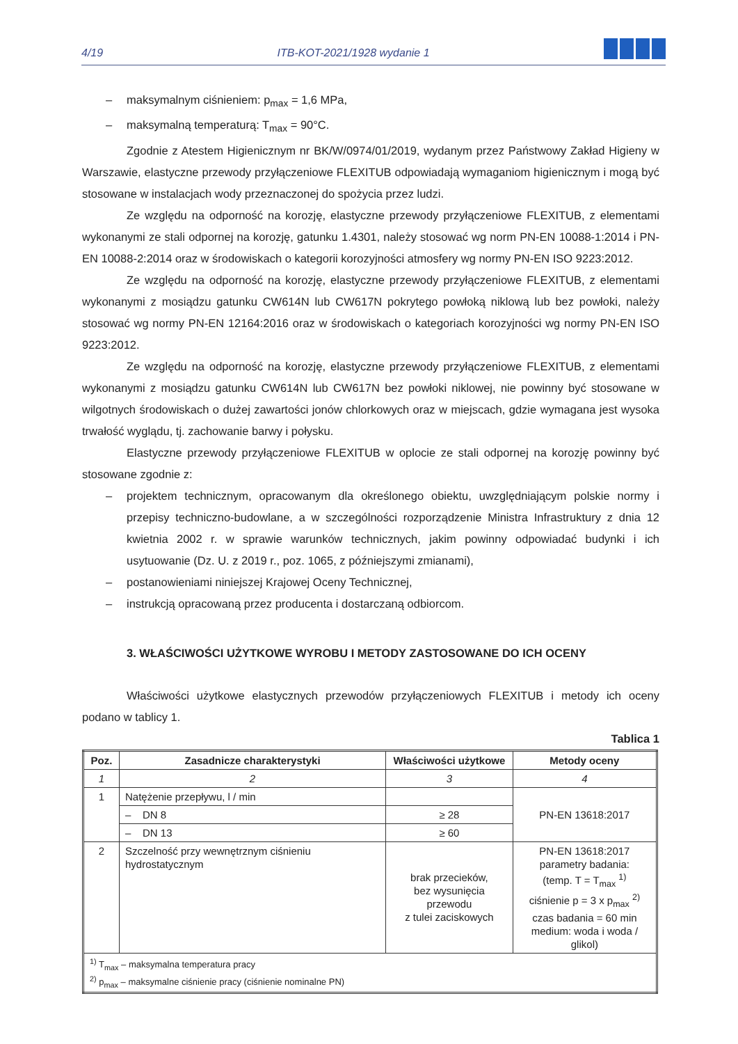4/19 ITB-KOT-2021/1928 wydanie 1
– maksymalnym ciśnieniem: p<sub>max</sub> = 1,6 MPa,
– maksymalną temperaturą: T<sub>max</sub> = 90°C.
Zgodnie z Atestem Higienicznym nr BK/W/0974/01/2019, wydanym przez Państwowy Zakład Higieny w Warszawie, elastyczne przewody przyłączeniowe FLEXITUB odpowiadają wymaganiom higienicznym i mogą być stosowane w instalacjach wody przeznaczonej do spożycia przez ludzi.
Ze względu na odporność na korozję, elastyczne przewody przyłączeniowe FLEXITUB, z elementami wykonanymi ze stali odpornej na korozję, gatunku 1.4301, należy stosować wg norm PN-EN 10088-1:2014 i PN-EN 10088-2:2014 oraz w środowiskach o kategorii korozyjności atmosfery wg normy PN-EN ISO 9223:2012.
Ze względu na odporność na korozję, elastyczne przewody przyłączeniowe FLEXITUB, z elementami wykonanymi z mosiądzu gatunku CW614N lub CW617N pokrytego powłoką niklową lub bez powłoki, należy stosować wg normy PN-EN 12164:2016 oraz w środowiskach o kategoriach korozyjności wg normy PN-EN ISO 9223:2012.
Ze względu na odporność na korozję, elastyczne przewody przyłączeniowe FLEXITUB, z elementami wykonanymi z mosiądzu gatunku CW614N lub CW617N bez powłoki niklowej, nie powinny być stosowane w wilgotnych środowiskach o dużej zawartości jonów chlorkowych oraz w miejscach, gdzie wymagana jest wysoka trwałość wyglądu, tj. zachowanie barwy i połysku.
Elastyczne przewody przyłączeniowe FLEXITUB w oplocie ze stali odpornej na korozję powinny być stosowane zgodnie z:
– projektem technicznym, opracowanym dla określonego obiektu, uwzględniającym polskie normy i przepisy techniczno-budowlane, a w szczególności rozporządzenie Ministra Infrastruktury z dnia 12 kwietnia 2002 r. w sprawie warunków technicznych, jakim powinny odpowiadać budynki i ich usytuowanie (Dz. U. z 2019 r., poz. 1065, z późniejszymi zmianami),
– postanowieniami niniejszej Krajowej Oceny Technicznej,
– instrukcją opracowaną przez producenta i dostarczaną odbiorcom.
3. WŁAŚCIWOŚCI UŻYTKOWE WYROBU I METODY ZASTOSOWANE DO ICH OCENY
Właściwości użytkowe elastycznych przewodów przyłączeniowych FLEXITUB i metody ich oceny podano w tablicy 1.
Tablica 1
| Poz. | Zasadnicze charakterystyki | Właściwości użytkowe | Metody oceny |
| --- | --- | --- | --- |
| 1 | 2 | 3 | 4 |
| 1 | Natężenie przepływu, l / min | | PN-EN 13618:2017 |
| | – DN 8 | ≥ 28 | |
| | – DN 13 | ≥ 60 | |
| 2 | Szczelność przy wewnętrznym ciśnieniu hydrostatycznym | brak przecieków, bez wysunięcia przewodu z tulei zaciskowych | PN-EN 13618:2017 parametry badania: (temp. T = T<sub>max</sub> <sup>1)</sup> ciśnienie p = 3 x p<sub>max</sub> <sup>2)</sup> czas badania = 60 min medium: woda i woda / glikol) |
| <sup>1)</sup> T<sub>max</sub> – maksymalna temperatura pracy <sup>2)</sup> p<sub>max</sub> – maksymalne ciśnienie pracy (ciśnienie nominalne PN) | | | |